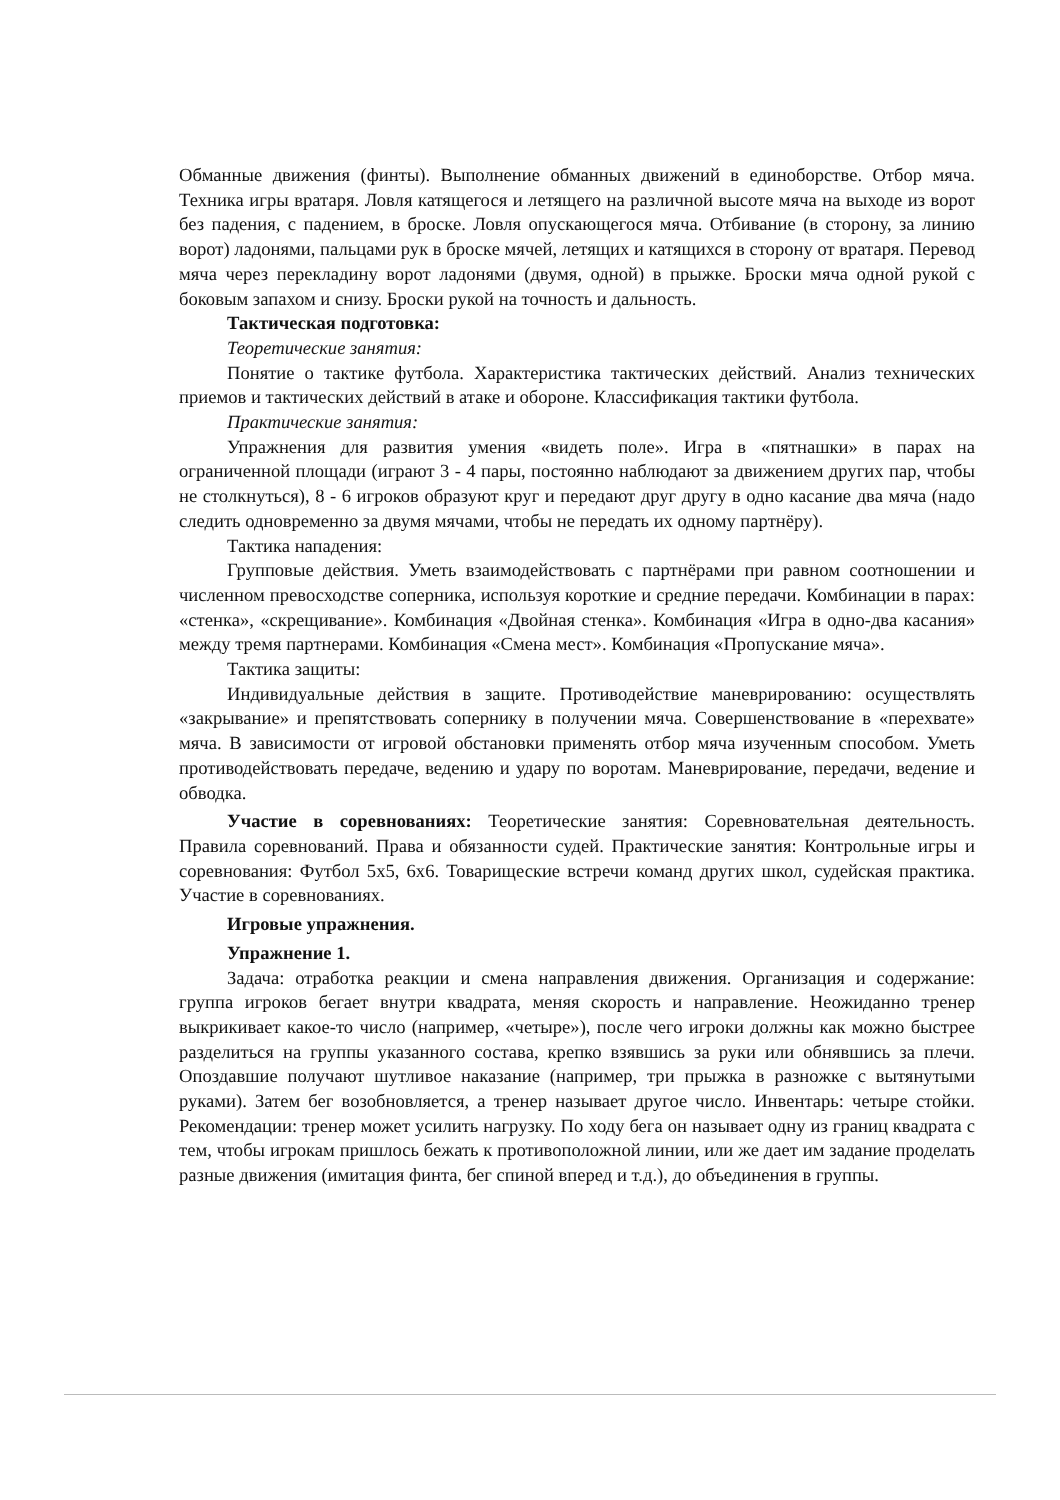Обманные движения (финты). Выполнение обманных движений в единоборстве. Отбор мяча. Техника игры вратаря. Ловля катящегося и летящего на различной высоте мяча на выходе из ворот без падения, с падением, в броске. Ловля опускающегося мяча. Отбивание (в сторону, за линию ворот) ладонями, пальцами рук в броске мячей, летящих и катящихся в сторону от вратаря. Перевод мяча через перекладину ворот ладонями (двумя, одной) в прыжке. Броски мяча одной рукой с боковым запахом и снизу. Броски рукой на точность и дальность.
Тактическая подготовка:
Теоретические занятия:
Понятие о тактике футбола. Характеристика тактических действий. Анализ технических приемов и тактических действий в атаке и обороне. Классификация тактики футбола.
Практические занятия:
Упражнения для развития умения «видеть поле». Игра в «пятнашки» в парах на ограниченной площади (играют 3 - 4 пары, постоянно наблюдают за движением других пар, чтобы не столкнуться), 8 - 6 игроков образуют круг и передают друг другу в одно касание два мяча (надо следить одновременно за двумя мячами, чтобы не передать их одному партнёру).
Тактика нападения:
Групповые действия. Уметь взаимодействовать с партнёрами при равном соотношении и численном превосходстве соперника, используя короткие и средние передачи. Комбинации в парах: «стенка», «скрещивание». Комбинация «Двойная стенка». Комбинация «Игра в одно-два касания» между тремя партнерами. Комбинация «Смена мест». Комбинация «Пропускание мяча».
Тактика защиты:
Индивидуальные действия в защите. Противодействие маневрированию: осуществлять «закрывание» и препятствовать сопернику в получении мяча. Совершенствование в «перехвате» мяча. В зависимости от игровой обстановки применять отбор мяча изученным способом. Уметь противодействовать передаче, ведению и удару по воротам. Маневрирование, передачи, ведение и обводка.
Участие в соревнованиях: Теоретические занятия: Соревновательная деятельность. Правила соревнований. Права и обязанности судей. Практические занятия: Контрольные игры и соревнования: Футбол 5х5, 6х6. Товарищеские встречи команд других школ, судейская практика. Участие в соревнованиях.
Игровые упражнения.
Упражнение 1.
Задача: отработка реакции и смена направления движения. Организация и содержание: группа игроков бегает внутри квадрата, меняя скорость и направление. Неожиданно тренер выкрикивает какое-то число (например, «четыре»), после чего игроки должны как можно быстрее разделиться на группы указанного состава, крепко взявшись за руки или обнявшись за плечи. Опоздавшие получают шутливое наказание (например, три прыжка в разножке с вытянутыми руками). Затем бег возобновляется, а тренер называет другое число. Инвентарь: четыре стойки. Рекомендации: тренер может усилить нагрузку. По ходу бега он называет одну из границ квадрата с тем, чтобы игрокам пришлось бежать к противоположной линии, или же дает им задание проделать разные движения (имитация финта, бег спиной вперед и т.д.), до объединения в группы.